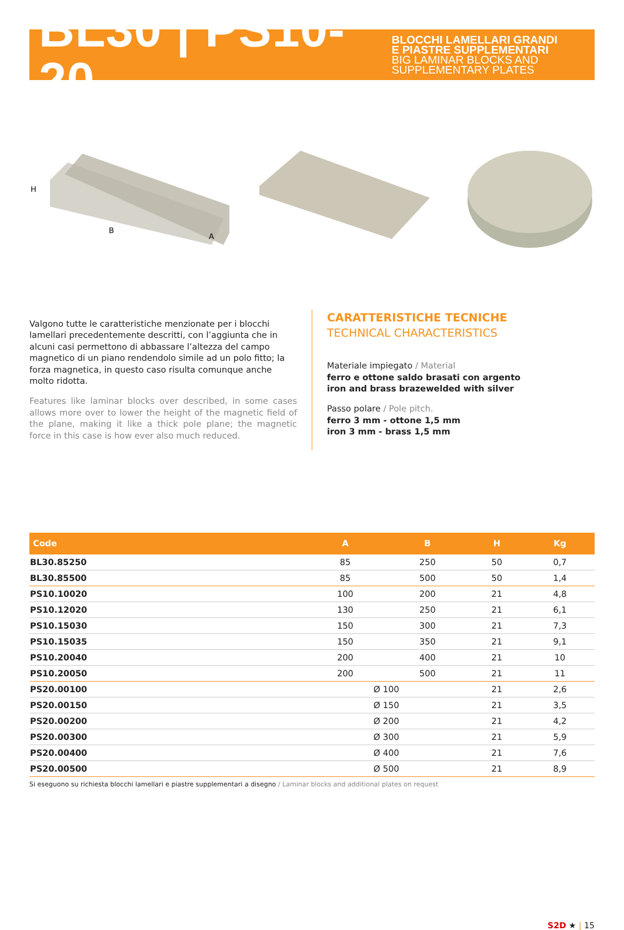BL30 | PS10-20
BLOCCHI LAMELLARI GRANDI
E PIASTRE SUPPLEMENTARI
BIG LAMINAR BLOCKS AND
SUPPLEMENTARY PLATES
H
B
A
Valgono tutte le caratteristiche menzionate per i blocchi lamellari precedentemente descritti, con l’aggiunta che in alcuni casi permettono di abbassare l’altezza del campo magnetico di un piano rendendolo simile ad un polo fitto; la forza magnetica, in questo caso risulta comunque anche molto ridotta.
Features like laminar blocks over described, in some cases allows more over to lower the height of the magnetic field of the plane, making it like a thick pole plane; the magnetic force in this case is how ever also much reduced.
CARATTERISTICHE TECNICHE
TECHNICAL CHARACTERISTICS
Materiale impiegato / Material
ferro e ottone saldo brasati con argento
iron and brass brazewelded with silver
Passo polare / Pole pitch.
ferro 3 mm - ottone 1,5 mm
iron 3 mm - brass 1,5 mm
| Code | A | B | H | Kg |
| --- | --- | --- | --- | --- |
| BL30.85250 | 85 | 250 | 50 | 0,7 |
| BL30.85500 | 85 | 500 | 50 | 1,4 |
| PS10.10020 | 100 | 200 | 21 | 4,8 |
| PS10.12020 | 130 | 250 | 21 | 6,1 |
| PS10.15030 | 150 | 300 | 21 | 7,3 |
| PS10.15035 | 150 | 350 | 21 | 9,1 |
| PS10.20040 | 200 | 400 | 21 | 10 |
| PS10.20050 | 200 | 500 | 21 | 11 |
| PS20.00100 | Ø 100 | | 21 | 2,6 |
| PS20.00150 | Ø 150 | | 21 | 3,5 |
| PS20.00200 | Ø 200 | | 21 | 4,2 |
| PS20.00300 | Ø 300 | | 21 | 5,9 |
| PS20.00400 | Ø 400 | | 21 | 7,6 |
| PS20.00500 | Ø 500 | | 21 | 8,9 |
Si eseguono su richiesta blocchi lamellari e piastre supplementari a disegno / Laminar blocks and additional plates on request
S2D ★ | 15